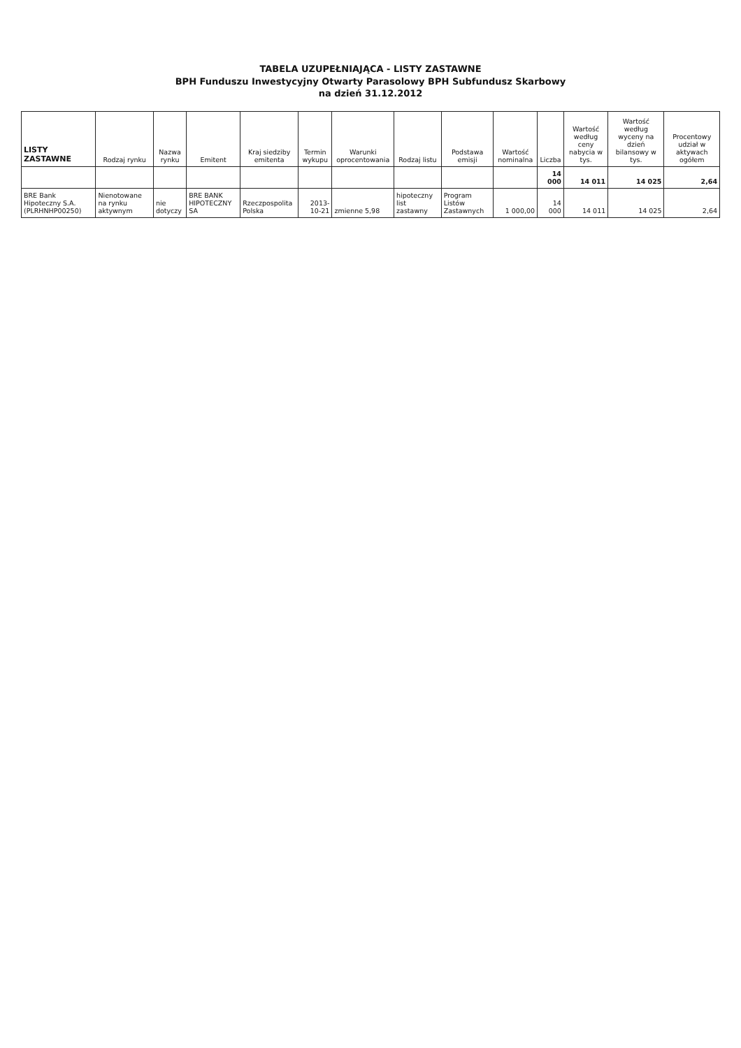TABELA UZUPEŁNIAJĄCA - LISTY ZASTAWNE
BPH Funduszu Inwestycyjny Otwarty Parasolowy BPH Subfundusz Skarbowy
na dzień 31.12.2012
| LISTY ZASTAWNE | Rodzaj rynku | Nazwa rynku | Emitent | Kraj siedziby emitenta | Termin wykupu | Warunki oprocentowania | Rodzaj listu | Podstawa emisji | Wartość nominalna | Liczba | Wartość według ceny nabycia w tys. | Wartość według wyceny na dzień bilansowy w tys. | Procentowy udział w aktywach ogółem |
| --- | --- | --- | --- | --- | --- | --- | --- | --- | --- | --- | --- | --- | --- |
| | | | | | | | | | | 14 000 | 14 011 | 14 025 | 2,64 |
| BRE Bank Hipoteczny S.A. (PLRHNHP00250) | Nienotowane na rynku aktywnym | nie dotyczy | BRE BANK HIPOTECZNY SA | Rzeczpospolita Polska | 2013-10-21 | zmienne 5,98 | hipoteczny list zastawny | Program Listów Zastawnych | 1 000,00 | 14 000 | 14 011 | 14 025 | 2,64 |